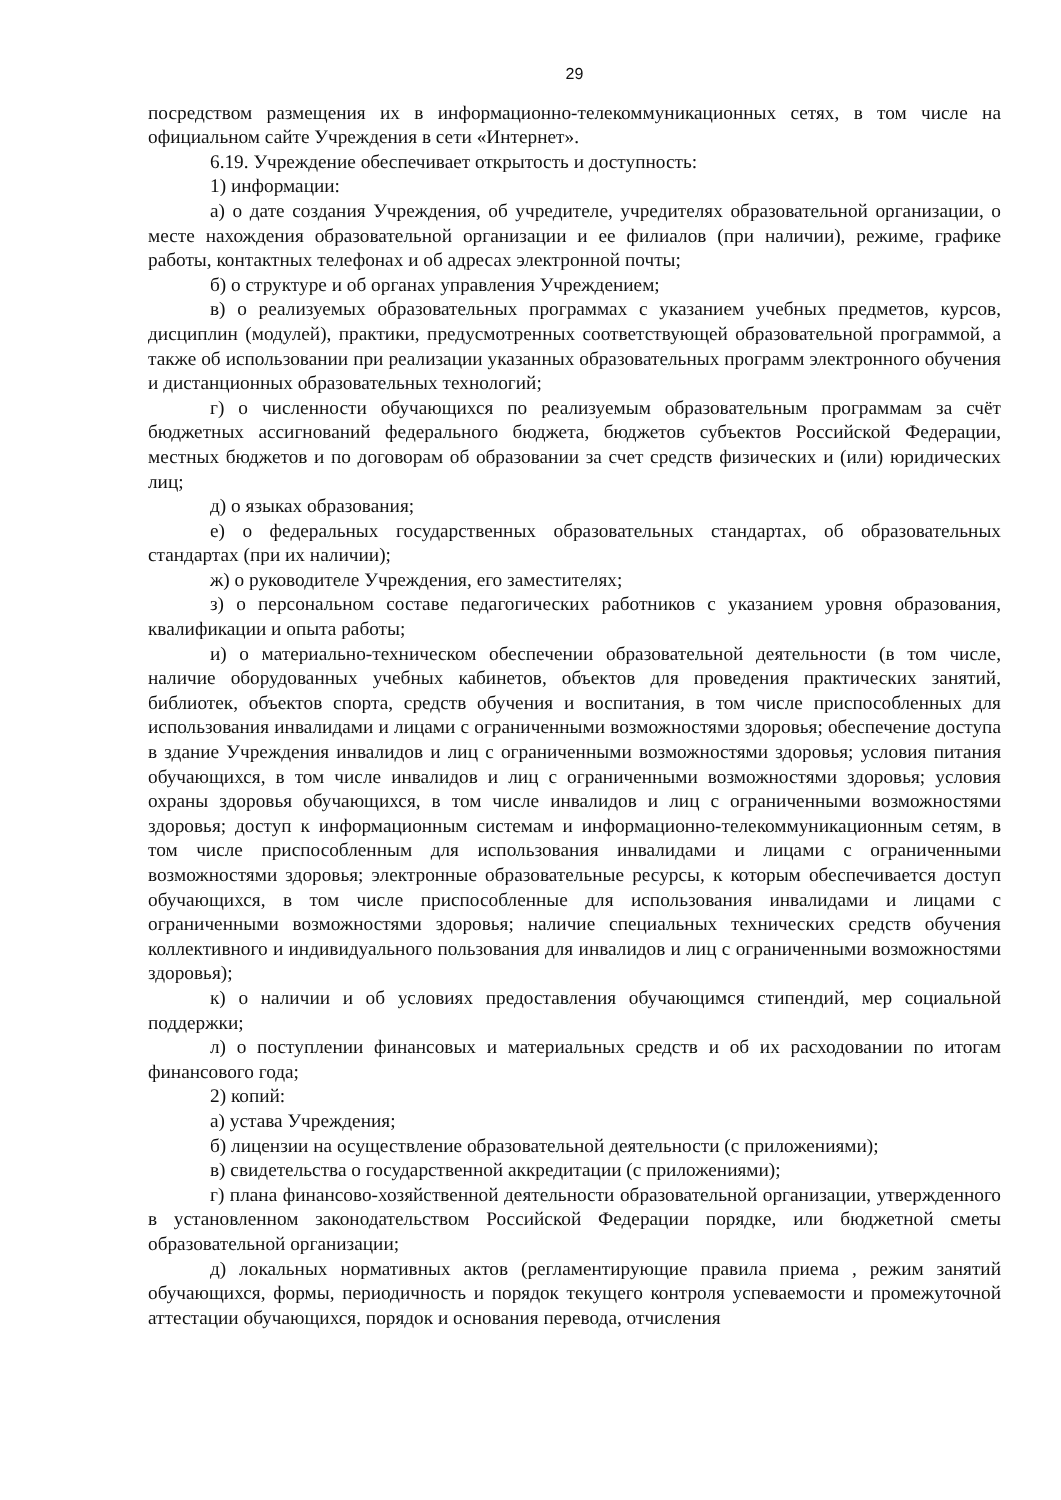29
посредством размещения их в информационно-телекоммуникационных сетях, в том числе на официальном сайте Учреждения в сети «Интернет».
6.19. Учреждение обеспечивает открытость и доступность:
1) информации:
а) о дате создания Учреждения, об учредителе, учредителях образовательной организации, о месте нахождения образовательной организации и ее филиалов (при наличии), режиме, графике работы, контактных телефонах и об адресах электронной почты;
б) о структуре и об органах управления Учреждением;
в) о реализуемых образовательных программах с указанием учебных предметов, курсов, дисциплин (модулей), практики, предусмотренных соответствующей образовательной программой, а также об использовании при реализации указанных образовательных программ электронного обучения и дистанционных образовательных технологий;
г) о численности обучающихся по реализуемым образовательным программам за счёт бюджетных ассигнований федерального бюджета, бюджетов субъектов Российской Федерации, местных бюджетов и по договорам об образовании за счет средств физических и (или) юридических лиц;
д) о языках образования;
е) о федеральных государственных образовательных стандартах, об образовательных стандартах (при их наличии);
ж) о руководителе Учреждения, его заместителях;
з) о персональном составе педагогических работников с указанием уровня образования, квалификации и опыта работы;
и) о материально-техническом обеспечении образовательной деятельности (в том числе, наличие оборудованных учебных кабинетов, объектов для проведения практических занятий, библиотек, объектов спорта, средств обучения и воспитания, в том числе приспособленных для использования инвалидами и лицами с ограниченными возможностями здоровья; обеспечение доступа в здание Учреждения инвалидов и лиц с ограниченными возможностями здоровья; условия питания обучающихся, в том числе инвалидов и лиц с ограниченными возможностями здоровья; условия охраны здоровья обучающихся, в том числе инвалидов и лиц с ограниченными возможностями здоровья; доступ к информационным системам и информационно-телекоммуникационным сетям, в том числе приспособленным для использования инвалидами и лицами с ограниченными возможностями здоровья; электронные образовательные ресурсы, к которым обеспечивается доступ обучающихся, в том числе приспособленные для использования инвалидами и лицами с ограниченными возможностями здоровья; наличие специальных технических средств обучения коллективного и индивидуального пользования для инвалидов и лиц с ограниченными возможностями здоровья);
к) о наличии и об условиях предоставления обучающимся стипендий, мер социальной поддержки;
л) о поступлении финансовых и материальных средств и об их расходовании по итогам финансового года;
2) копий:
а) устава Учреждения;
б) лицензии на осуществление образовательной деятельности (с приложениями);
в) свидетельства о государственной аккредитации (с приложениями);
г) плана финансово-хозяйственной деятельности образовательной организации, утвержденного в установленном законодательством Российской Федерации порядке, или бюджетной сметы образовательной организации;
д) локальных нормативных актов (регламентирующие правила приема , режим занятий обучающихся, формы, периодичность и порядок текущего контроля успеваемости и промежуточной аттестации обучающихся, порядок и основания перевода, отчисления